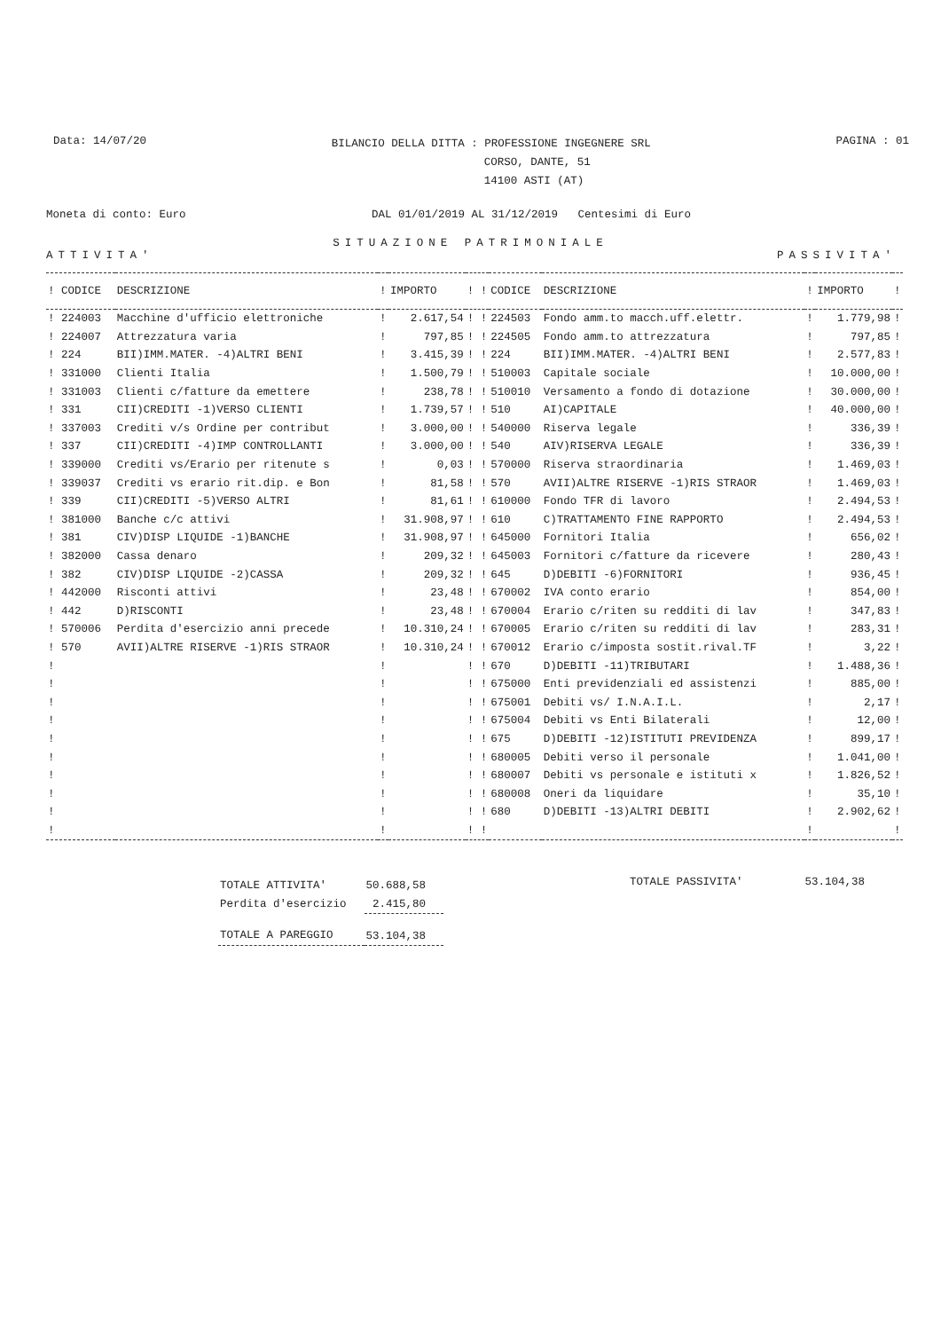Data: 14/07/20
BILANCIO DELLA DITTA : PROFESSIONE INGEGNERE SRL
CORSO, DANTE, 51
14100 ASTI (AT)
PAGINA : 01
Moneta di conto: Euro DAL 01/01/2019 AL 31/12/2019 Centesimi di Euro
SITUAZIONE PATRIMONIALE
ATTIVITA' PASSIVITA'
| ! CODICE | DESCRIZIONE | ! | IMPORTO | ! ! | CODICE | DESCRIZIONE | ! | IMPORTO | ! |
| --- | --- | --- | --- | --- | --- | --- | --- | --- | --- |
| ! 224003 | Macchine d'ufficio elettroniche | ! | 2.617,54 | ! ! | 224503 | Fondo amm.to macch.uff.elettr. | ! | 1.779,98 | ! |
| ! 224007 | Attrezzatura varia | ! | 797,85 | ! ! | 224505 | Fondo amm.to attrezzatura | ! | 797,85 | ! |
| ! 224 | BII)IMM.MATER. -4)ALTRI BENI | ! | 3.415,39 | ! ! | 224 | BII)IMM.MATER. -4)ALTRI BENI | ! | 2.577,83 | ! |
| ! 331000 | Clienti Italia | ! | 1.500,79 | ! ! | 510003 | Capitale sociale | ! | 10.000,00 | ! |
| ! 331003 | Clienti c/fatture da emettere | ! | 238,78 | ! ! | 510010 | Versamento a fondo di dotazione | ! | 30.000,00 | ! |
| ! 331 | CII)CREDITI -1)VERSO CLIENTI | ! | 1.739,57 | ! ! | 510 | AI)CAPITALE | ! | 40.000,00 | ! |
| ! 337003 | Crediti v/s Ordine per contribut | ! | 3.000,00 | ! ! | 540000 | Riserva legale | ! | 336,39 | ! |
| ! 337 | CII)CREDITI -4)IMP CONTROLLANTI | ! | 3.000,00 | ! ! | 540 | AIV)RISERVA LEGALE | ! | 336,39 | ! |
| ! 339000 | Crediti vs/Erario per ritenute s | ! | 0,03 | ! ! | 570000 | Riserva straordinaria | ! | 1.469,03 | ! |
| ! 339037 | Crediti vs erario rit.dip. e Bon | ! | 81,58 | ! ! | 570 | AVII)ALTRE RISERVE -1)RIS STRAOR | ! | 1.469,03 | ! |
| ! 339 | CII)CREDITI -5)VERSO ALTRI | ! | 81,61 | ! ! | 610000 | Fondo TFR di lavoro | ! | 2.494,53 | ! |
| ! 381000 | Banche c/c attivi | ! | 31.908,97 | ! ! | 610 | C)TRATTAMENTO FINE RAPPORTO | ! | 2.494,53 | ! |
| ! 381 | CIV)DISP LIQUIDE -1)BANCHE | ! | 31.908,97 | ! ! | 645000 | Fornitori Italia | ! | 656,02 | ! |
| ! 382000 | Cassa denaro | ! | 209,32 | ! ! | 645003 | Fornitori c/fatture da ricevere | ! | 280,43 | ! |
| ! 382 | CIV)DISP LIQUIDE -2)CASSA | ! | 209,32 | ! ! | 645 | D)DEBITI -6)FORNITORI | ! | 936,45 | ! |
| ! 442000 | Risconti attivi | ! | 23,48 | ! ! | 670002 | IVA conto erario | ! | 854,00 | ! |
| ! 442 | D)RISCONTI | ! | 23,48 | ! ! | 670004 | Erario c/riten su redditi di lav | ! | 347,83 | ! |
| ! 570006 | Perdita d'esercizio anni precede | ! | 10.310,24 | ! ! | 670005 | Erario c/riten su redditi di lav | ! | 283,31 | ! |
| ! 570 | AVII)ALTRE RISERVE -1)RIS STRAOR | ! | 10.310,24 | ! ! | 670012 | Erario c/imposta sostit.rival.TF | ! | 3,22 | ! |
| ! | | ! | | ! ! | 670 | D)DEBITI -11)TRIBUTARI | ! | 1.488,36 | ! |
| ! | | ! | | ! ! | 675000 | Enti previdenziali ed assistenzi | ! | 885,00 | ! |
| ! | | ! | | ! ! | 675001 | Debiti vs/ I.N.A.I.L. | ! | 2,17 | ! |
| ! | | ! | | ! ! | 675004 | Debiti vs Enti Bilaterali | ! | 12,00 | ! |
| ! | | ! | | ! ! | 675 | D)DEBITI -12)ISTITUTI PREVIDENZA | ! | 899,17 | ! |
| ! | | ! | | ! ! | 680005 | Debiti verso il personale | ! | 1.041,00 | ! |
| ! | | ! | | ! ! | 680007 | Debiti vs personale e istituti x | ! | 1.826,52 | ! |
| ! | | ! | | ! ! | 680008 | Oneri da liquidare | ! | 35,10 | ! |
| ! | | ! | | ! ! | 680 | D)DEBITI -13)ALTRI DEBITI | ! | 2.902,62 | ! |
| ! | | ! | | ! ! | | | ! | | ! |
| TOTALE ATTIVITA' | 50.688,58 |
| Perdita d'esercizio | 2.415,80 |
| TOTALE A PAREGGIO | 53.104,38 |
TOTALE PASSIVITA' 53.104,38